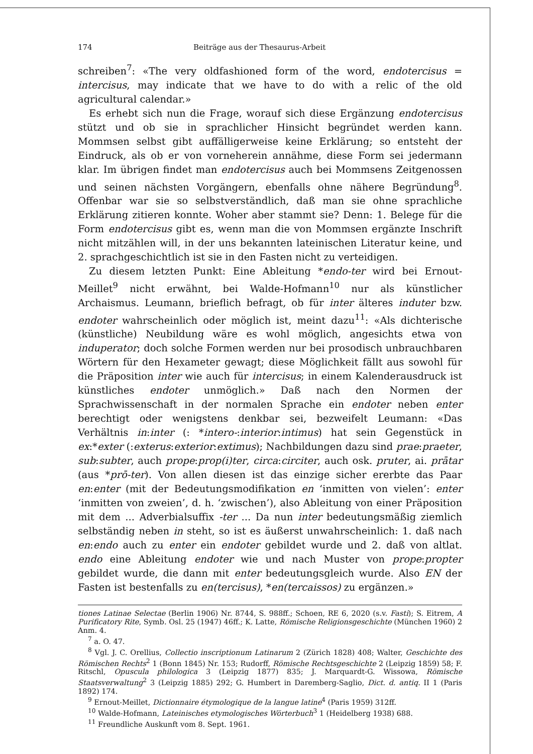174 Beiträge aus der Thesaurus-Arbeit
schreiben<sup>7</sup>: «The very oldfashioned form of the word, endotercisus = intercisus, may indicate that we have to do with a relic of the old agricultural calendar.»
Es erhebt sich nun die Frage, worauf sich diese Ergänzung endotercisus stützt und ob sie in sprachlicher Hinsicht begründet werden kann. Mommsen selbst gibt auffälligerweise keine Erklärung; so entsteht der Eindruck, als ob er von vorneherein annähme, diese Form sei jedermann klar. Im übrigen findet man endotercisus auch bei Mommsens Zeitgenossen und seinen nächsten Vorgängern, ebenfalls ohne nähere Begründung<sup>8</sup>. Offenbar war sie so selbstverständlich, daß man sie ohne sprachliche Erklärung zitieren konnte. Woher aber stammt sie? Denn: 1. Belege für die Form endotercisus gibt es, wenn man die von Mommsen ergänzte Inschrift nicht mitzählen will, in der uns bekannten lateinischen Literatur keine, und 2. sprachgeschichtlich ist sie in den Fasten nicht zu verteidigen.
Zu diesem letzten Punkt: Eine Ableitung *endo-ter wird bei Ernout-Meillet<sup>9</sup> nicht erwähnt, bei Walde-Hofmann<sup>10</sup> nur als künstlicher Archaismus. Leumann, brieflich befragt, ob für inter älteres induter bzw. endoter wahrscheinlich oder möglich ist, meint dazu<sup>11</sup>: «Als dichterische (künstliche) Neubildung wäre es wohl möglich, angesichts etwa von induperator; doch solche Formen werden nur bei prosodisch unbrauchbaren Wörtern für den Hexameter gewagt; diese Möglichkeit fällt aus sowohl für die Präposition inter wie auch für intercisus; in einem Kalenderausdruck ist künstliches endoter unmöglich.» Daß nach den Normen der Sprachwissenschaft in der normalen Sprache ein endoter neben enter berechtigt oder wenigstens denkbar sei, bezweifelt Leumann: «Das Verhältnis in:inter (: *intero-:interior:intimus) hat sein Gegenstück in ex:*exter (:exterus:exterior:extimus); Nachbildungen dazu sind prae:praeter, sub:subter, auch prope:prop(i)ter, circa:circiter, auch osk. pruter, ai. prātar (aus *prō-ter). Von allen diesen ist das einzige sicher ererbte das Paar en:enter (mit der Bedeutungsmodifikation en ‘inmitten von vielen’: enter ‘inmitten von zweien’, d. h. ‘zwischen’), also Ableitung von einer Präposition mit dem ... Adverbialsuffix -ter ... Da nun inter bedeutungsmäßig ziemlich selbständig neben in steht, so ist es äußerst unwahrscheinlich: 1. daß nach en:endo auch zu enter ein endoter gebildet wurde und 2. daß von altlat. endo eine Ableitung endoter wie und nach Muster von prope:propter gebildet wurde, die dann mit enter bedeutungsgleich wurde. Also EN der Fasten ist bestenfalls zu en(tercisus), *en(tercaissos) zu ergänzen.»
tiones Latinae Selectae (Berlin 1906) Nr. 8744, S. 988ff.; Schoen, RE 6, 2020 (s.v. Fasti); S. Eitrem, A Purificatory Rite, Symb. Osl. 25 (1947) 46ff.; K. Latte, Römische Religionsgeschichte (München 1960) 2 Anm. 4.
<sup>7</sup> a. O. 47.
<sup>8</sup> Vgl. J. C. Orellius, Collectio inscriptionum Latinarum 2 (Zürich 1828) 408; Walter, Geschichte des Römischen Rechts<sup>2</sup> 1 (Bonn 1845) Nr. 153; Rudorff, Römische Rechtsgeschichte 2 (Leipzig 1859) 58; F. Ritschl, Opuscula philologica 3 (Leipzig 1877) 835; J. Marquardt-G. Wissowa, Römische Staatsverwaltung<sup>2</sup> 3 (Leipzig 1885) 292; G. Humbert in Daremberg-Saglio, Dict. d. antiq. II 1 (Paris 1892) 174.
<sup>9</sup> Ernout-Meillet, Dictionnaire étymologique de la langue latine<sup>4</sup> (Paris 1959) 312ff.
<sup>10</sup> Walde-Hofmann, Lateinisches etymologisches Wörterbuch<sup>3</sup> 1 (Heidelberg 1938) 688.
<sup>11</sup> Freundliche Auskunft vom 8. Sept. 1961.